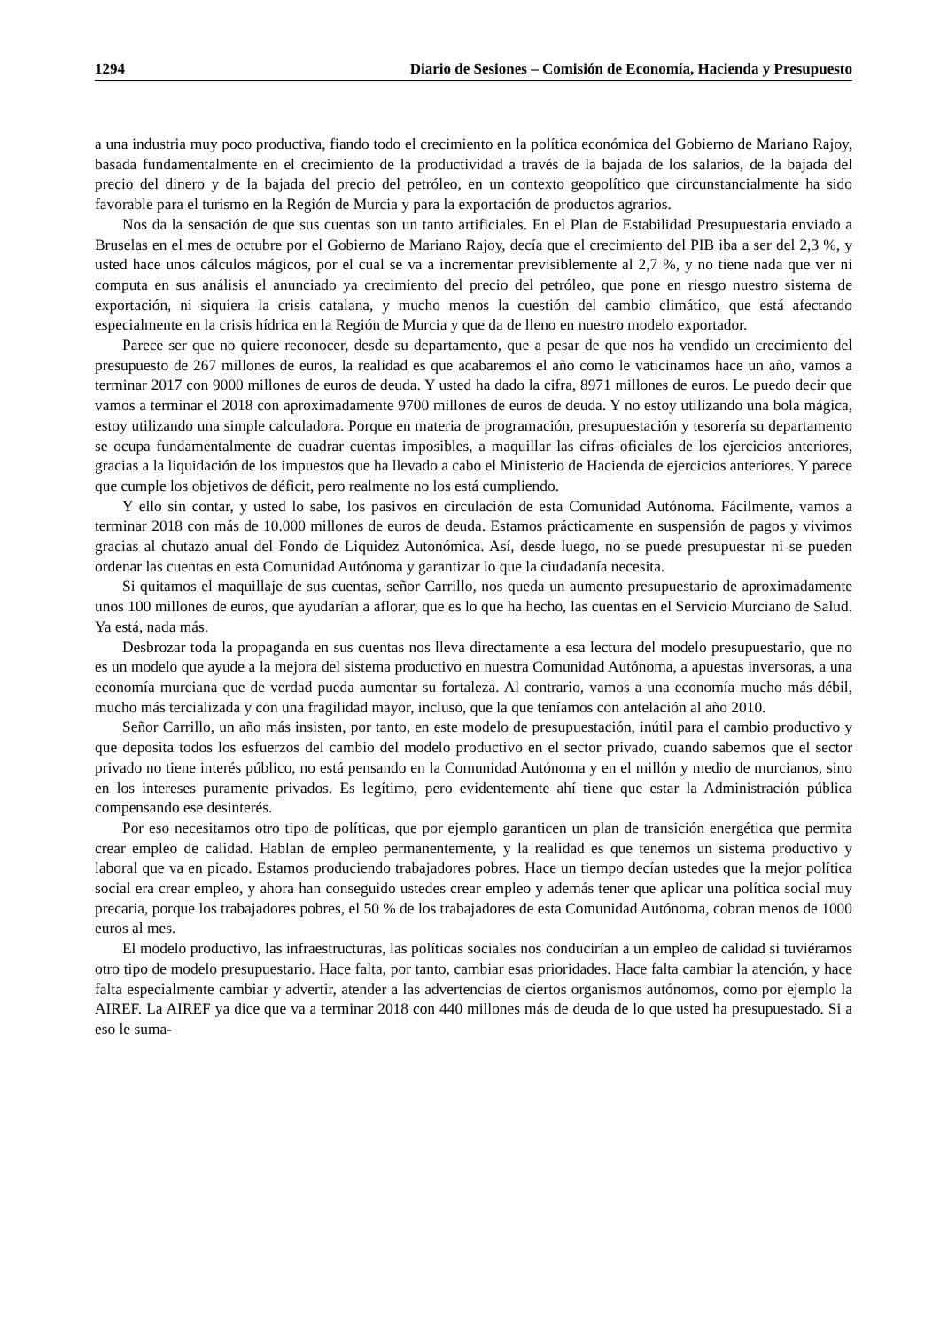1294 Diario de Sesiones – Comisión de Economía, Hacienda y Presupuesto
a una industria muy poco productiva, fiando todo el crecimiento en la política económica del Gobierno de Mariano Rajoy, basada fundamentalmente en el crecimiento de la productividad a través de la bajada de los salarios, de la bajada del precio del dinero y de la bajada del precio del petróleo, en un contexto geopolítico que circunstancialmente ha sido favorable para el turismo en la Región de Murcia y para la exportación de productos agrarios.
Nos da la sensación de que sus cuentas son un tanto artificiales. En el Plan de Estabilidad Presupuestaria enviado a Bruselas en el mes de octubre por el Gobierno de Mariano Rajoy, decía que el crecimiento del PIB iba a ser del 2,3 %, y usted hace unos cálculos mágicos, por el cual se va a incrementar previsiblemente al 2,7 %, y no tiene nada que ver ni computa en sus análisis el anunciado ya crecimiento del precio del petróleo, que pone en riesgo nuestro sistema de exportación, ni siquiera la crisis catalana, y mucho menos la cuestión del cambio climático, que está afectando especialmente en la crisis hídrica en la Región de Murcia y que da de lleno en nuestro modelo exportador.
Parece ser que no quiere reconocer, desde su departamento, que a pesar de que nos ha vendido un crecimiento del presupuesto de 267 millones de euros, la realidad es que acabaremos el año como le vaticinamos hace un año, vamos a terminar 2017 con 9000 millones de euros de deuda. Y usted ha dado la cifra, 8971 millones de euros. Le puedo decir que vamos a terminar el 2018 con aproximadamente 9700 millones de euros de deuda. Y no estoy utilizando una bola mágica, estoy utilizando una simple calculadora. Porque en materia de programación, presupuestación y tesorería su departamento se ocupa fundamentalmente de cuadrar cuentas imposibles, a maquillar las cifras oficiales de los ejercicios anteriores, gracias a la liquidación de los impuestos que ha llevado a cabo el Ministerio de Hacienda de ejercicios anteriores. Y parece que cumple los objetivos de déficit, pero realmente no los está cumpliendo.
Y ello sin contar, y usted lo sabe, los pasivos en circulación de esta Comunidad Autónoma. Fácilmente, vamos a terminar 2018 con más de 10.000 millones de euros de deuda. Estamos prácticamente en suspensión de pagos y vivimos gracias al chutazo anual del Fondo de Liquidez Autonómica. Así, desde luego, no se puede presupuestar ni se pueden ordenar las cuentas en esta Comunidad Autónoma y garantizar lo que la ciudadanía necesita.
Si quitamos el maquillaje de sus cuentas, señor Carrillo, nos queda un aumento presupuestario de aproximadamente unos 100 millones de euros, que ayudarían a aflorar, que es lo que ha hecho, las cuentas en el Servicio Murciano de Salud. Ya está, nada más.
Desbrozar toda la propaganda en sus cuentas nos lleva directamente a esa lectura del modelo presupuestario, que no es un modelo que ayude a la mejora del sistema productivo en nuestra Comunidad Autónoma, a apuestas inversoras, a una economía murciana que de verdad pueda aumentar su fortaleza. Al contrario, vamos a una economía mucho más débil, mucho más tercializada y con una fragilidad mayor, incluso, que la que teníamos con antelación al año 2010.
Señor Carrillo, un año más insisten, por tanto, en este modelo de presupuestación, inútil para el cambio productivo y que deposita todos los esfuerzos del cambio del modelo productivo en el sector privado, cuando sabemos que el sector privado no tiene interés público, no está pensando en la Comunidad Autónoma y en el millón y medio de murcianos, sino en los intereses puramente privados. Es legítimo, pero evidentemente ahí tiene que estar la Administración pública compensando ese desinterés.
Por eso necesitamos otro tipo de políticas, que por ejemplo garanticen un plan de transición energética que permita crear empleo de calidad. Hablan de empleo permanentemente, y la realidad es que tenemos un sistema productivo y laboral que va en picado. Estamos produciendo trabajadores pobres. Hace un tiempo decían ustedes que la mejor política social era crear empleo, y ahora han conseguido ustedes crear empleo y además tener que aplicar una política social muy precaria, porque los trabajadores pobres, el 50 % de los trabajadores de esta Comunidad Autónoma, cobran menos de 1000 euros al mes.
El modelo productivo, las infraestructuras, las políticas sociales nos conducirían a un empleo de calidad si tuviéramos otro tipo de modelo presupuestario. Hace falta, por tanto, cambiar esas prioridades. Hace falta cambiar la atención, y hace falta especialmente cambiar y advertir, atender a las advertencias de ciertos organismos autónomos, como por ejemplo la AIREF. La AIREF ya dice que va a terminar 2018 con 440 millones más de deuda de lo que usted ha presupuestado. Si a eso le suma-